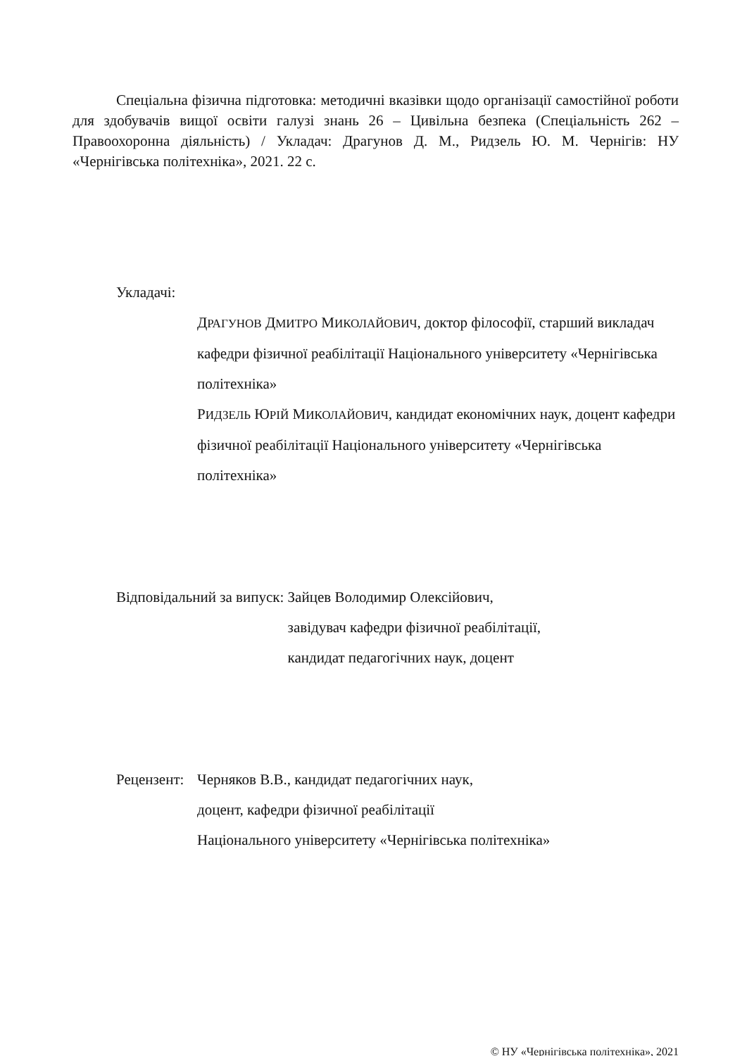Спеціальна фізична підготовка: методичні вказівки щодо організації самостійної роботи для здобувачів вищої освіти галузі знань 26 – Цивільна безпека (Спеціальність 262 – Правоохоронна діяльність) / Укладач: Драгунов Д. М., Ридзель Ю. М. Чернігів: НУ «Чернігівська політехніка», 2021. 22 с.
Укладачі:
ДРАГУНОВ ДМИТРО МИКОЛАЙОВИЧ, доктор філософії, старший викладач кафедри фізичної реабілітації Національного університету «Чернігівська політехніка»
РИДЗЕЛЬ ЮРІЙ МИКОЛАЙОВИЧ, кандидат економічних наук, доцент кафедри фізичної реабілітації Національного університету «Чернігівська політехніка»
Відповідальний за випуск: Зайцев Володимир Олексійович,
завідувач кафедри фізичної реабілітації,
кандидат педагогічних наук, доцент
Рецензент:
Черняков В.В., кандидат педагогічних наук,
доцент, кафедри фізичної реабілітації
Національного університету «Чернігівська політехніка»
© НУ «Чернігівська політехніка», 2021